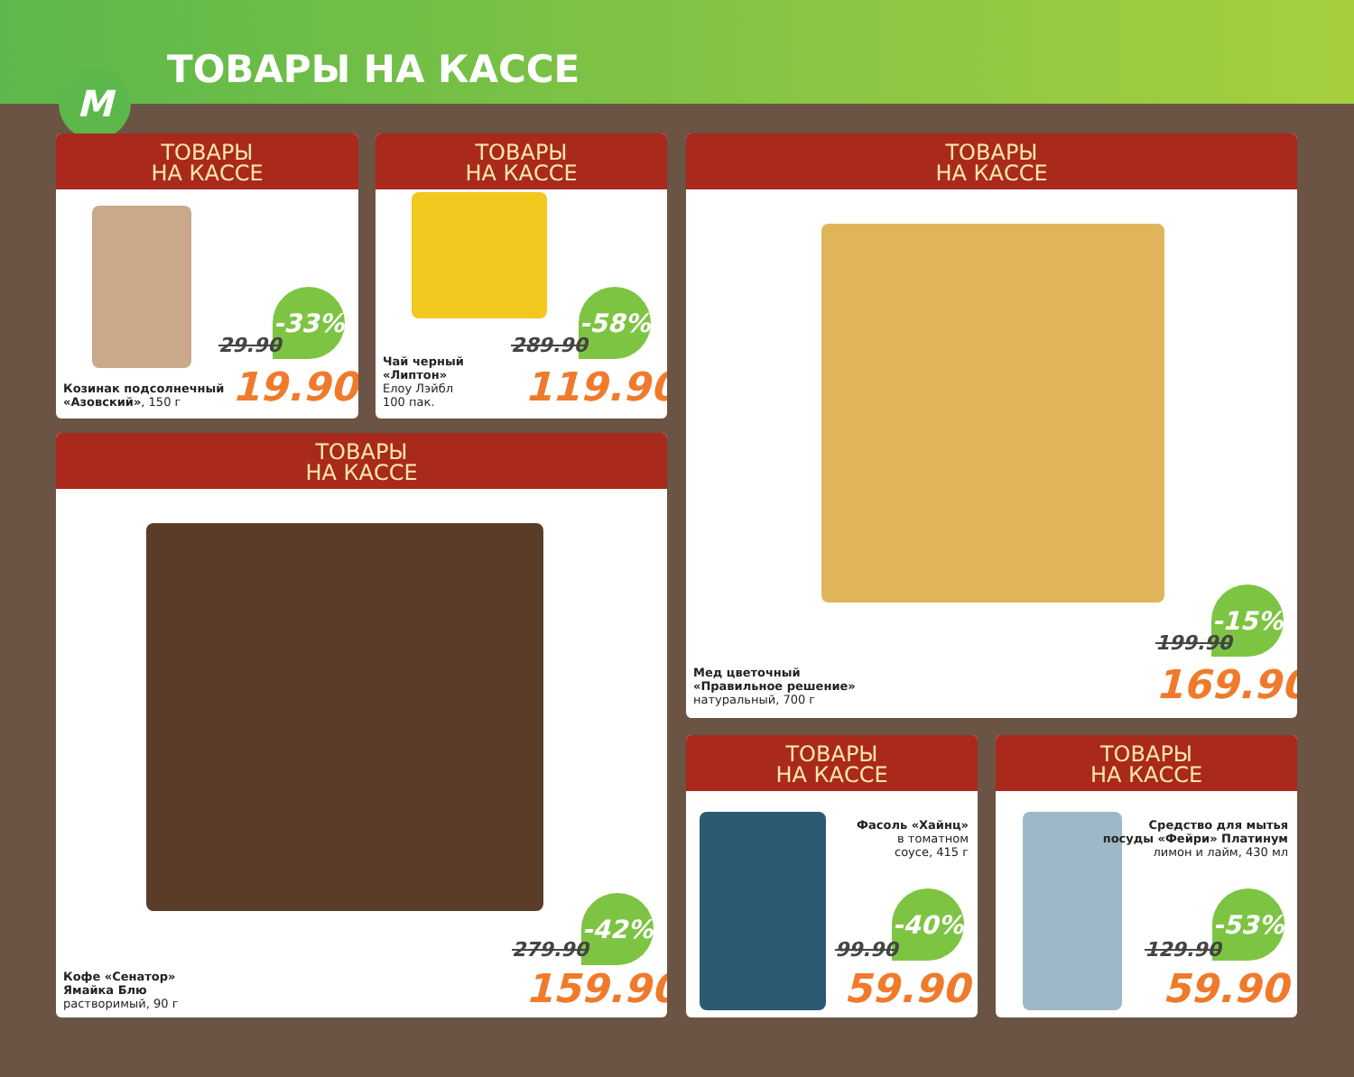ТОВАРЫ НА КАССЕ
М
ТОВАРЫ
НА КАССЕ
-33%
29.90
19.90
Козинак подсолнечный
«Азовский», 150 г
ТОВАРЫ
НА КАССЕ
-58%
289.90
119.90
Чай черный
«Липтон»
Елоу Лэйбл
100 пак.
ТОВАРЫ
НА КАССЕ
-15%
199.90
169.90
Мед цветочный
«Правильное решение»
натуральный, 700 г
ТОВАРЫ
НА КАССЕ
-42%
279.90
159.90
Кофе «Сенатор»
Ямайка Блю
растворимый, 90 г
ТОВАРЫ
НА КАССЕ
Фасоль «Хайнц»
в томатном
соусе, 415 г
-40%
99.90
59.90
ТОВАРЫ
НА КАССЕ
Средство для мытья
посуды «Фейри» Платинум
лимон и лайм, 430 мл
-53%
129.90
59.90